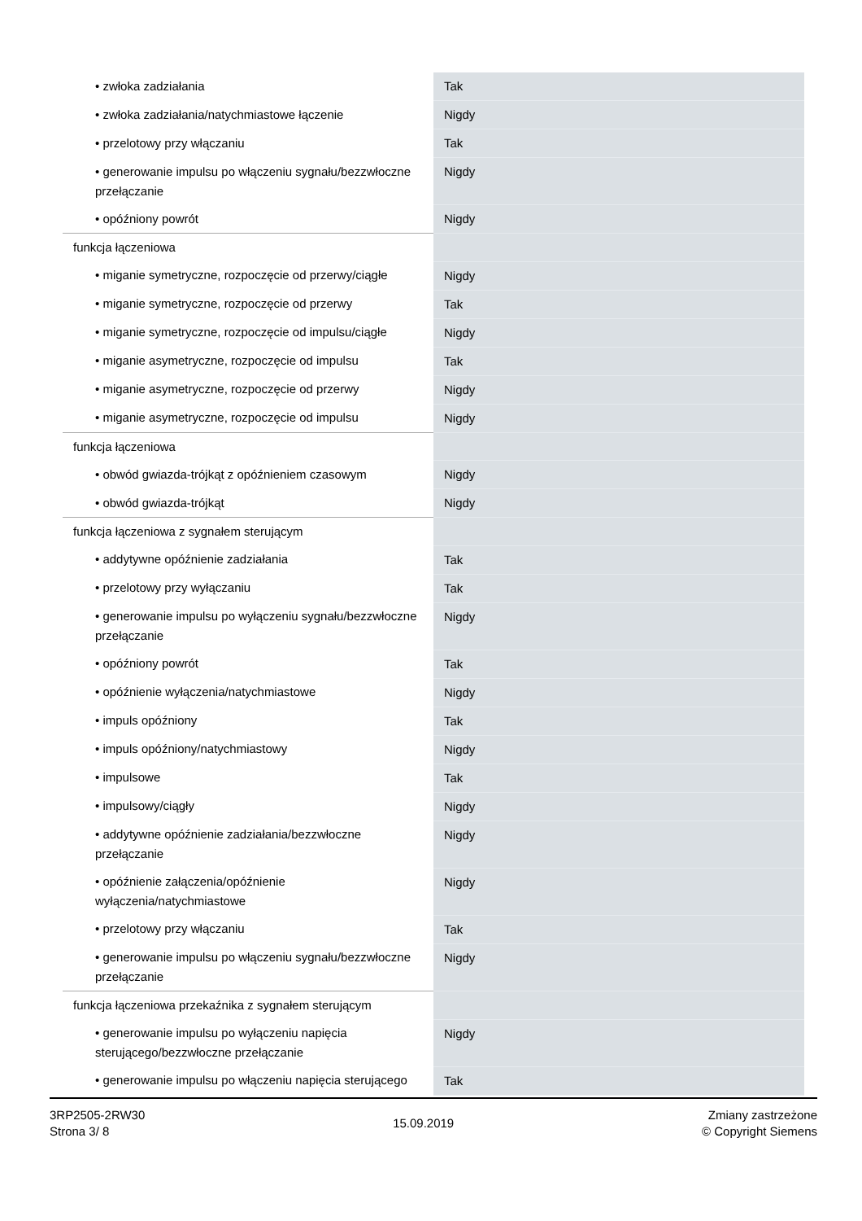| • zwłoka zadziałania | Tak |
| • zwłoka zadziałania/natychmiastowe łączenie | Nigdy |
| • przelotowy przy włączaniu | Tak |
| • generowanie impulsu po włączeniu sygnału/bezzwłoczne przełączanie | Nigdy |
| • opóźniony powrót | Nigdy |
| funkcja łączeniowa | |
| • miganie symetryczne, rozpoczęcie od przerwy/ciągłe | Nigdy |
| • miganie symetryczne, rozpoczęcie od przerwy | Tak |
| • miganie symetryczne, rozpoczęcie od impulsu/ciągłe | Nigdy |
| • miganie asymetryczne, rozpoczęcie od impulsu | Tak |
| • miganie asymetryczne, rozpoczęcie od przerwy | Nigdy |
| • miganie asymetryczne, rozpoczęcie od impulsu | Nigdy |
| funkcja łączeniowa | |
| • obwód gwiazda-trójkąt z opóźnieniem czasowym | Nigdy |
| • obwód gwiazda-trójkąt | Nigdy |
| funkcja łączeniowa z sygnałem sterującym | |
| • addytywne opóźnienie zadziałania | Tak |
| • przelotowy przy wyłączaniu | Tak |
| • generowanie impulsu po wyłączeniu sygnału/bezzwłoczne przełączanie | Nigdy |
| • opóźniony powrót | Tak |
| • opóźnienie wyłączenia/natychmiastowe | Nigdy |
| • impuls opóźniony | Tak |
| • impuls opóźniony/natychmiastowy | Nigdy |
| • impulsowe | Tak |
| • impulsowy/ciągły | Nigdy |
| • addytywne opóźnienie zadziałania/bezzwłoczne przełączanie | Nigdy |
| • opóźnienie załączenia/opóźnienie wyłączenia/natychmiastowe | Nigdy |
| • przelotowy przy włączaniu | Tak |
| • generowanie impulsu po włączeniu sygnału/bezzwłoczne przełączanie | Nigdy |
| funkcja łączeniowa przekaźnika z sygnałem sterującym | |
| • generowanie impulsu po wyłączeniu napięcia sterującego/bezzwłoczne przełączanie | Nigdy |
| • generowanie impulsu po włączeniu napięcia sterującego | Tak |
3RP2505-2RW30
Strona 3/ 8
15.09.2019
Zmiany zastrzeżone
© Copyright Siemens